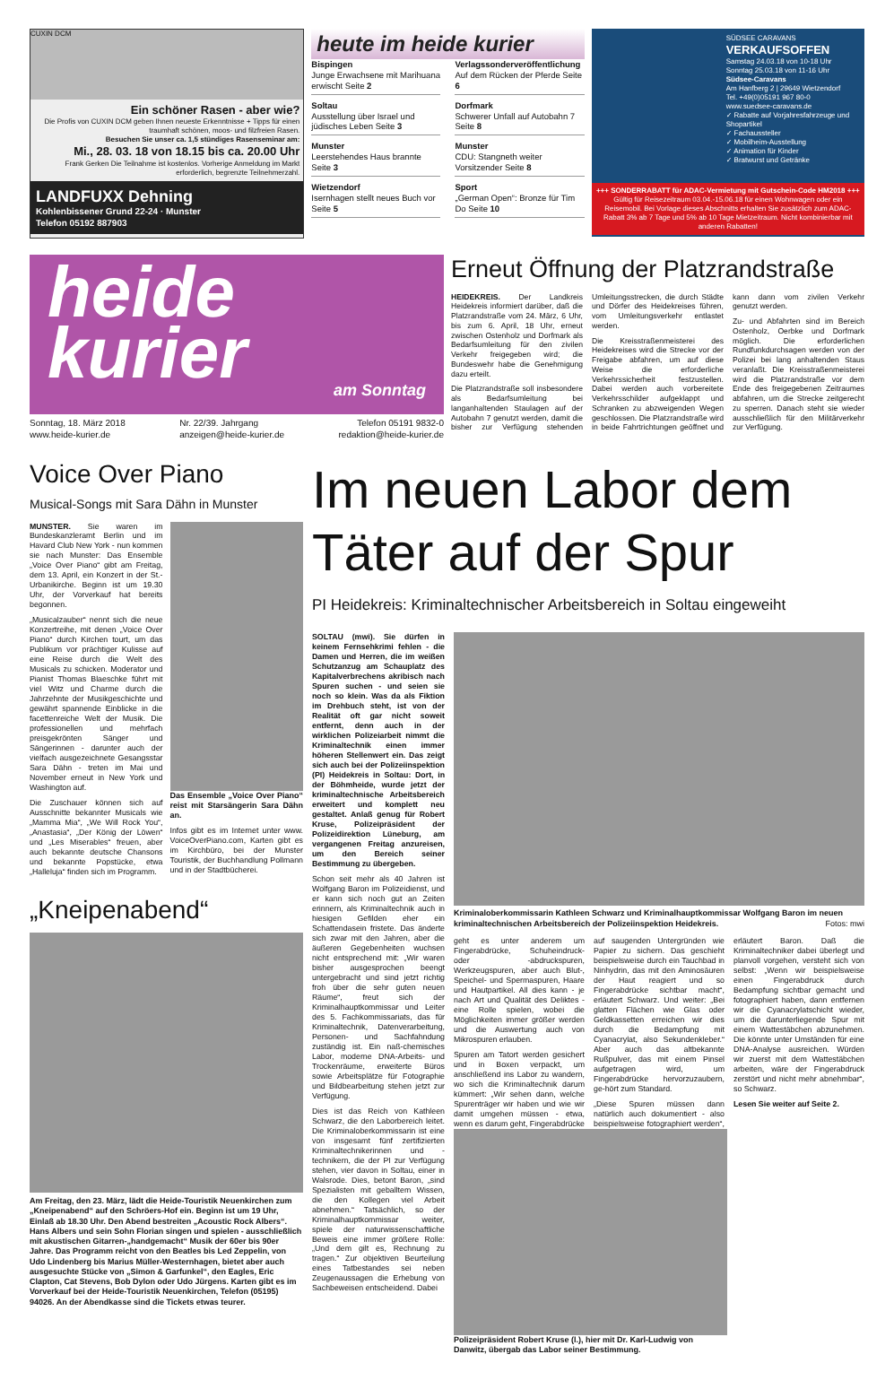CUXIN DCM
Ein schöner Rasen - aber wie?
Die Profis von CUXIN DCM geben Ihnen neueste Erkenntnisse + Tipps für einen traumhaft schönen, moos- und filzfreien Rasen.
Besuchen Sie unser ca. 1,5 stündiges Rasenseminar am:
Mi., 28. 03. 18 von 18.15 bis ca. 20.00 Uhr
Frank Gerken Die Teilnahme ist kostenlos. Vorherige Anmeldung im Markt erforderlich, begrenzte Teilnehmerzahl.
LANDFUXX Dehning
Kohlenbissener Grund 22-24 · Munster
Telefon 05192 887903
heute im heide kurier
Bispingen
Junge Erwachsene mit Marihuana erwischt Seite 2
Verlagssonderveröffentlichung
Auf dem Rücken der Pferde Seite 6
Soltau
Ausstellung über Israel und jüdisches Leben Seite 3
Dorfmark
Schwerer Unfall auf Autobahn 7 Seite 8
Munster
Leerstehendes Haus brannte Seite 3
Munster
CDU: Stangneth weiter Vorsitzender Seite 8
Wietzendorf
Isernhagen stellt neues Buch vor Seite 5
Sport
„German Open“: Bronze für Tim Do Seite 10
SÜDSEE CARAVANS
VERKAUFSOFFEN
Samstag 24.03.18 von 10-18 Uhr
Sonntag 25.03.18 von 11-16 Uhr
Südsee-Caravans
Am Hanfberg 2 | 29649 Wietzendorf
Tel. +49(0)05191 967 80-0
www.suedsee-caravans.de
✓ Rabatte auf Vorjahresfahrzeuge und Shopartikel
✓ Fachaussteller
✓ Mobilheim-Ausstellung
✓ Animation für Kinder
✓ Bratwurst und Getränke
+++ SONDERRABATT für ADAC-Vermietung mit Gutschein-Code HM2018 +++
Gültig für Reisezeitraum 03.04.-15.06.18 für einen Wohnwagen oder ein Reisemobil. Bei Vorlage dieses Abschnitts erhalten Sie zusätzlich zum ADAC-Rabatt 3% ab 7 Tage und 5% ab 10 Tage Mietzeitraum. Nicht kombinierbar mit anderen Rabatten!
heide
kurier
am Sonntag
Sonntag, 18. März 2018
www.heide-kurier.de Nr. 22/39. Jahrgang
anzeigen@heide-kurier.de Telefon 05191 9832-0
redaktion@heide-kurier.de
Erneut Öffnung der Platzrandstraße
HEIDEKREIS. Der Landkreis Heidekreis informiert darüber, daß die Platzrandstraße vom 24. März, 6 Uhr, bis zum 6. April, 18 Uhr, erneut zwischen Ostenholz und Dorfmark als Bedarfsumleitung für den zivilen Verkehr freigegeben wird; die Bundeswehr habe die Genehmigung dazu erteilt.
Die Platzrandstraße soll insbesondere als Bedarfsumleitung bei langanhaltenden Staulagen auf der Autobahn 7 genutzt werden, damit die bisher zur Verfügung stehenden Umleitungsstrecken, die durch Städte und Dörfer des Heidekreises führen, vom Umleitungsverkehr entlastet werden.
Die Kreisstraßenmeisterei des Heidekreises wird die Strecke vor der Freigabe abfahren, um auf diese Weise die erforderliche Verkehrssicherheit festzustellen. Dabei werden auch vorbereitete Verkehrsschilder aufgeklappt und Schranken zu abzweigenden Wegen geschlossen. Die Platzrandstraße wird in beide Fahrtrichtungen geöffnet und kann dann vom zivilen Verkehr genutzt werden.
Zu- und Abfahrten sind im Bereich Ostenholz, Oerbke und Dorfmark möglich. Die erforderlichen Rundfunkdurchsagen werden von der Polizei bei lang anhaltenden Staus veranlaßt. Die Kreisstraßenmeisterei wird die Platzrandstraße vor dem Ende des freigegebenen Zeitraumes abfahren, um die Strecke zeitgerecht zu sperren. Danach steht sie wieder ausschließlich für den Militärverkehr zur Verfügung.
Voice Over Piano
Musical-Songs mit Sara Dähn in Munster
MUNSTER. Sie waren im Bundeskanzleramt Berlin und im Havard Club New York - nun kommen sie nach Munster: Das Ensemble „Voice Over Piano“ gibt am Freitag, dem 13. April, ein Konzert in der St.-Urbanikirche. Beginn ist um 19.30 Uhr, der Vorverkauf hat bereits begonnen.
„Musicalzauber“ nennt sich die neue Konzertreihe, mit denen „Voice Over Piano“ durch Kirchen tourt, um das Publikum vor prächtiger Kulisse auf eine Reise durch die Welt des Musicals zu schicken. Moderator und Pianist Thomas Blaeschke führt mit viel Witz und Charme durch die Jahrzehnte der Musikgeschichte und gewährt spannende Einblicke in die facettenreiche Welt der Musik. Die professionellen und mehrfach preisgekrönten Sänger und Sängerinnen - darunter auch der vielfach ausgezeichnete Gesangsstar Sara Dähn - treten im Mai und November erneut in New York und Washington auf.
Die Zuschauer können sich auf Ausschnitte bekannter Musicals wie „Mamma Mia“, „We Will Rock You“, „Anastasia“, „Der König der Löwen“ und „Les Miserables“ freuen, aber auch bekannte deutsche Chansons und bekannte Popstücke, etwa „Halleluja“ finden sich im Programm.
Das Ensemble „Voice Over Piano“ reist mit Starsängerin Sara Dähn an.
Infos gibt es im Internet unter www. VoiceOverPiano.com, Karten gibt es im Kirchbüro, bei der Munster Touristik, der Buchhandlung Pollmann und in der Stadtbücherei.
„Kneipenabend“
Am Freitag, den 23. März, lädt die Heide-Touristik Neuenkirchen zum „Kneipenabend“ auf den Schröers-Hof ein. Beginn ist um 19 Uhr, Einlaß ab 18.30 Uhr. Den Abend bestreiten „Acoustic Rock Albers“. Hans Albers und sein Sohn Florian singen und spielen - ausschließlich mit akustischen Gitarren-„handgemacht“ Musik der 60er bis 90er Jahre. Das Programm reicht von den Beatles bis Led Zeppelin, von Udo Lindenberg bis Marius Müller-Westernhagen, bietet aber auch ausgesuchte Stücke von „Simon & Garfunkel“, den Eagles, Eric Clapton, Cat Stevens, Bob Dylon oder Udo Jürgens. Karten gibt es im Vorverkauf bei der Heide-Touristik Neuenkirchen, Telefon (05195) 94026. An der Abendkasse sind die Tickets etwas teurer.
Im neuen Labor dem Täter auf der Spur
PI Heidekreis: Kriminaltechnischer Arbeitsbereich in Soltau eingeweiht
SOLTAU (mwi). Sie dürfen in keinem Fernsehkrimi fehlen - die Damen und Herren, die im weißen Schutzanzug am Schauplatz des Kapitalverbrechens akribisch nach Spuren suchen - und seien sie noch so klein. Was da als Fiktion im Drehbuch steht, ist von der Realität oft gar nicht soweit entfernt, denn auch in der wirklichen Polizeiarbeit nimmt die Kriminaltechnik einen immer höheren Stellenwert ein. Das zeigt sich auch bei der Polizeiinspektion (PI) Heidekreis in Soltau: Dort, in der Böhmheide, wurde jetzt der kriminaltechnische Arbeitsbereich erweitert und komplett neu gestaltet. Anlaß genug für Robert Kruse, Polizeipräsident der Polizeidirektion Lüneburg, am vergangenen Freitag anzureisen, um den Bereich seiner Bestimmung zu übergeben.
Schon seit mehr als 40 Jahren ist Wolfgang Baron im Polizeidienst, und er kann sich noch gut an Zeiten erinnern, als Kriminaltechnik auch in hiesigen Gefilden eher ein Schattendasein fristete. Das änderte sich zwar mit den Jahren, aber die äußeren Gegebenheiten wuchsen nicht entsprechend mit: „Wir waren bisher ausgesprochen beengt untergebracht und sind jetzt richtig froh über die sehr guten neuen Räume“, freut sich der Kriminalhauptkommissar und Leiter des 5. Fachkommissariats, das für Kriminaltechnik, Datenverarbeitung, Personen- und Sachfahndung zuständig ist. Ein naß-chemisches Labor, moderne DNA-Arbeits- und Trockenräume, erweiterte Büros sowie Arbeitsplätze für Fotographie und Bildbearbeitung stehen jetzt zur Verfügung.
Dies ist das Reich von Kathleen Schwarz, die den Laborbereich leitet. Die Kriminaloberkommissarin ist eine von insgesamt fünf zertifizierten Kriminaltechnikerinnen und -technikern, die der PI zur Verfügung stehen, vier davon in Soltau, einer in Walsrode. Dies, betont Baron, „sind Spezialisten mit geballtem Wissen, die den Kollegen viel Arbeit abnehmen.“ Tatsächlich, so der Kriminalhauptkommissar weiter, spiele der naturwissenschaftliche Beweis eine immer größere Rolle: „Und dem gilt es, Rechnung zu tragen.“ Zur objektiven Beurteilung eines Tatbestandes sei neben Zeugenaussagen die Erhebung von Sachbeweisen entscheidend. Dabei
Kriminaloberkommissarin Kathleen Schwarz und Kriminalhauptkommissar Wolfgang Baron im neuen kriminaltechnischen Arbeitsbereich der Polizeiinspektion Heidekreis. Fotos: mwi
geht es unter anderem um Fingerabdrücke, Schuheindruck- oder -abdruckspuren, Werkzeugspuren, aber auch Blut-, Speichel- und Spermaspuren, Haare und Hautpartikel. All dies kann - je nach Art und Qualität des Deliktes - eine Rolle spielen, wobei die Möglichkeiten immer größer werden und die Auswertung auch von Mikrospuren erlauben.
Spuren am Tatort werden gesichert und in Boxen verpackt, um anschließend ins Labor zu wandern, wo sich die Kriminaltechnik darum kümmert: „Wir sehen dann, welche Spurenträger wir haben und wie wir damit umgehen müssen - etwa, wenn es darum geht, Fingerabdrücke auf saugenden Untergründen wie Papier zu sichern. Das geschieht beispielsweise durch ein Tauchbad in Ninhydrin, das mit den Aminosäuren der Haut reagiert und so Fingerabdrücke sichtbar macht“, erläutert Schwarz. Und weiter: „Bei glatten Flächen wie Glas oder Geldkassetten erreichen wir dies durch die Bedampfung mit Cyanacrylat, also Sekundenkleber.“ Aber auch das altbekannte Rußpulver, das mit einem Pinsel aufgetragen wird, um Fingerabdrücke hervorzuzaubern, ge-hört zum Standard.
„Diese Spuren müssen dann natürlich auch dokumentiert - also beispielsweise fotographiert werden“, erläutert Baron. Daß die Kriminaltechniker dabei überlegt und planvoll vorgehen, versteht sich von selbst: „Wenn wir beispielsweise einen Fingerabdruck durch Bedampfung sichtbar gemacht und fotographiert haben, dann entfernen wir die Cyanacrylatschicht wieder, um die darunterliegende Spur mit einem Wattestäbchen abzunehmen. Die könnte unter Umständen für eine DNA-Analyse ausreichen. Würden wir zuerst mit dem Wattestäbchen arbeiten, wäre der Fingerabdruck zerstört und nicht mehr abnehmbar“, so Schwarz.
Lesen Sie weiter auf Seite 2.
Polizeipräsident Robert Kruse (l.), hier mit Dr. Karl-Ludwig von Danwitz, übergab das Labor seiner Bestimmung.